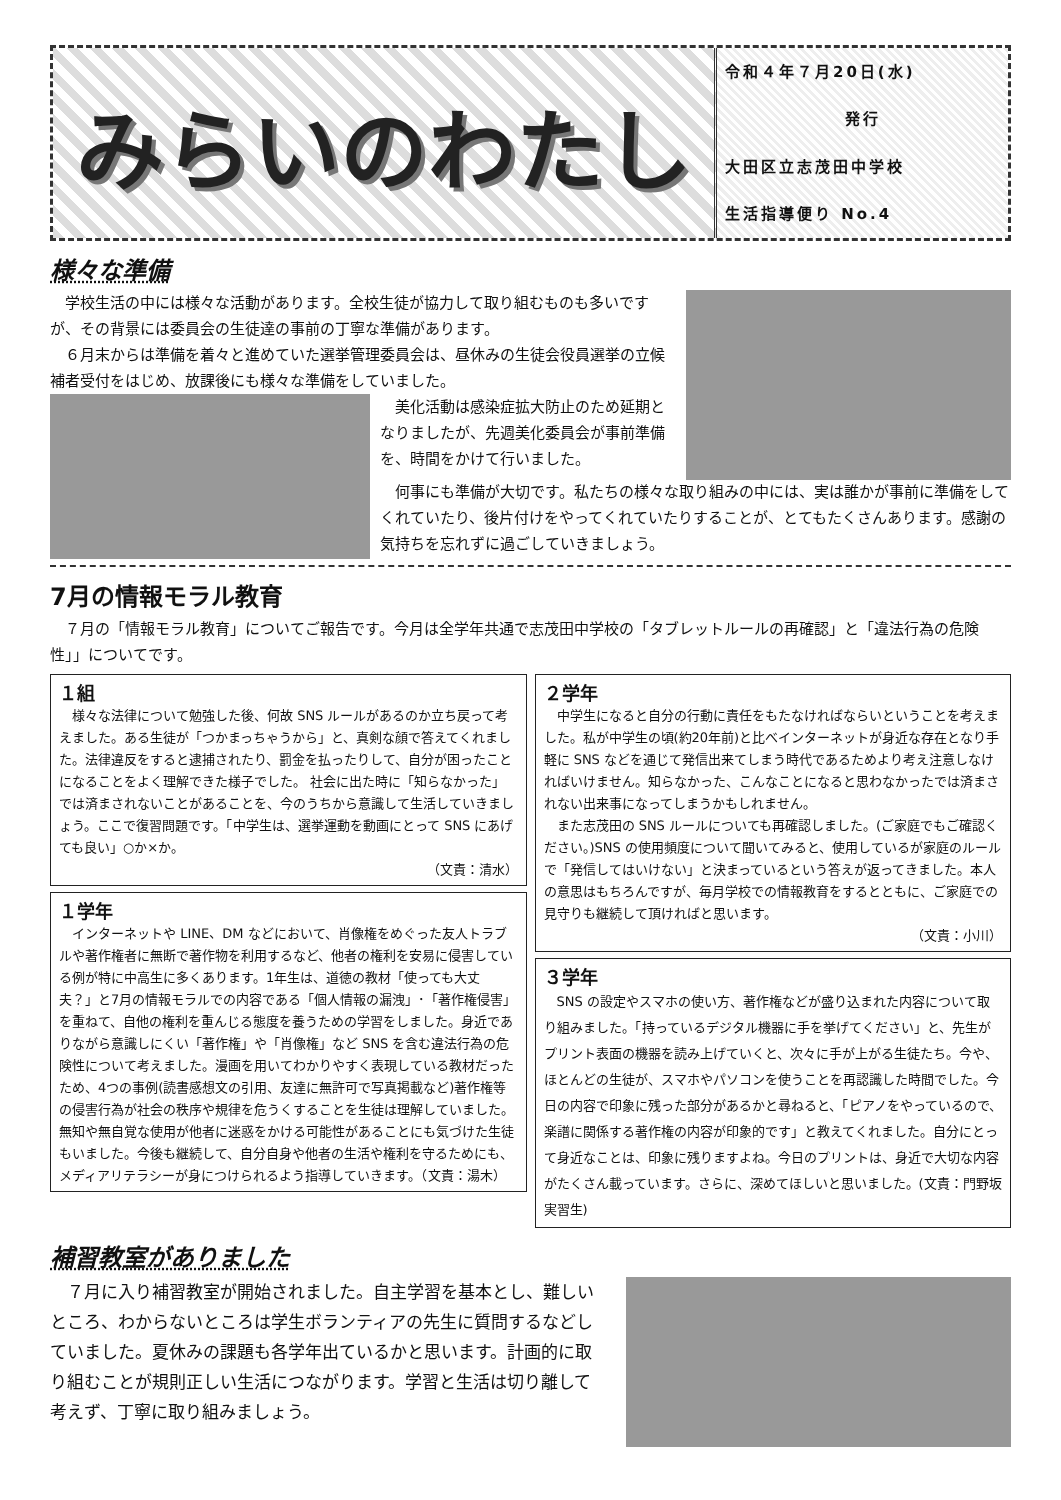みらいのわたし
令和４年７月20日(水)
発行
大田区立志茂田中学校
生活指導便り No.4
様々な準備
学校生活の中には様々な活動があります。全校生徒が協力して取り組むものも多いですが、その背景には委員会の生徒達の事前の丁寧な準備があります。
６月末からは準備を着々と進めていた選挙管理委員会は、昼休みの生徒会役員選挙の立候補者受付をはじめ、放課後にも様々な準備をしていました。
美化活動は感染症拡大防止のため延期となりましたが、先週美化委員会が事前準備を、時間をかけて行いました。
何事にも準備が大切です。私たちの様々な取り組みの中には、実は誰かが事前に準備をしてくれていたり、後片付けをやってくれていたりすることが、とてもたくさんあります。感謝の気持ちを忘れずに過ごしていきましょう。
7月の情報モラル教育
７月の「情報モラル教育」についてご報告です。今月は全学年共通で志茂田中学校の「タブレットルールの再確認」と「違法行為の危険性」」についてです。
１組
様々な法律について勉強した後、何故 SNS ルールがあるのか立ち戻って考えました。ある生徒が「つかまっちゃうから」と、真剣な顔で答えてくれました。法律違反をすると逮捕されたり、罰金を払ったりして、自分が困ったことになることをよく理解できた様子でした。 社会に出た時に「知らなかった」では済まされないことがあることを、今のうちから意識して生活していきましょう。ここで復習問題です。「中学生は、選挙運動を動画にとって SNS にあげても良い」○か×か。
（文責：清水）
１学年
インターネットや LINE、DM などにおいて、肖像権をめぐった友人トラブルや著作権者に無断で著作物を利用するなど、他者の権利を安易に侵害している例が特に中高生に多くあります。1年生は、道徳の教材「使っても大丈夫？」と7月の情報モラルでの内容である「個人情報の漏洩」･「著作権侵害」を重ねて、自他の権利を重んじる態度を養うための学習をしました。身近でありながら意識しにくい「著作権」や「肖像権」など SNS を含む違法行為の危険性について考えました。漫画を用いてわかりやすく表現している教材だったため、4つの事例(読書感想文の引用、友達に無許可で写真掲載など)著作権等の侵害行為が社会の秩序や規律を危うくすることを生徒は理解していました。無知や無自覚な使用が他者に迷惑をかける可能性があることにも気づけた生徒もいました。今後も継続して、自分自身や他者の生活や権利を守るためにも、メディアリテラシーが身につけられるよう指導していきます。（文責：湯木）
２学年
中学生になると自分の行動に責任をもたなければならいということを考えました。私が中学生の頃(約20年前)と比べインターネットが身近な存在となり手軽に SNS などを通じて発信出来てしまう時代であるためより考え注意しなければいけません。知らなかった、こんなことになると思わなかったでは済まされない出来事になってしまうかもしれません。
また志茂田の SNS ルールについても再確認しました。(ご家庭でもご確認ください。)SNS の使用頻度について聞いてみると、使用しているが家庭のルールで「発信してはいけない」と決まっているという答えが返ってきました。本人の意思はもちろんですが、毎月学校での情報教育をするとともに、ご家庭での見守りも継続して頂ければと思います。
（文責：小川）
３学年
SNS の設定やスマホの使い方、著作権などが盛り込まれた内容について取り組みました。「持っているデジタル機器に手を挙げてください」と、先生がプリント表面の機器を読み上げていくと、次々に手が上がる生徒たち。今や、ほとんどの生徒が、スマホやパソコンを使うことを再認識した時間でした。今日の内容で印象に残った部分があるかと尋ねると、「ピアノをやっているので、楽譜に関係する著作権の内容が印象的です」と教えてくれました。自分にとって身近なことは、印象に残りますよね。今日のプリントは、身近で大切な内容がたくさん載っています。さらに、深めてほしいと思いました。(文責：門野坂実習生)
補習教室がありました
７月に入り補習教室が開始されました。自主学習を基本とし、難しいところ、わからないところは学生ボランティアの先生に質問するなどしていました。夏休みの課題も各学年出ているかと思います。計画的に取り組むことが規則正しい生活につながります。学習と生活は切り離して考えず、丁寧に取り組みましょう。